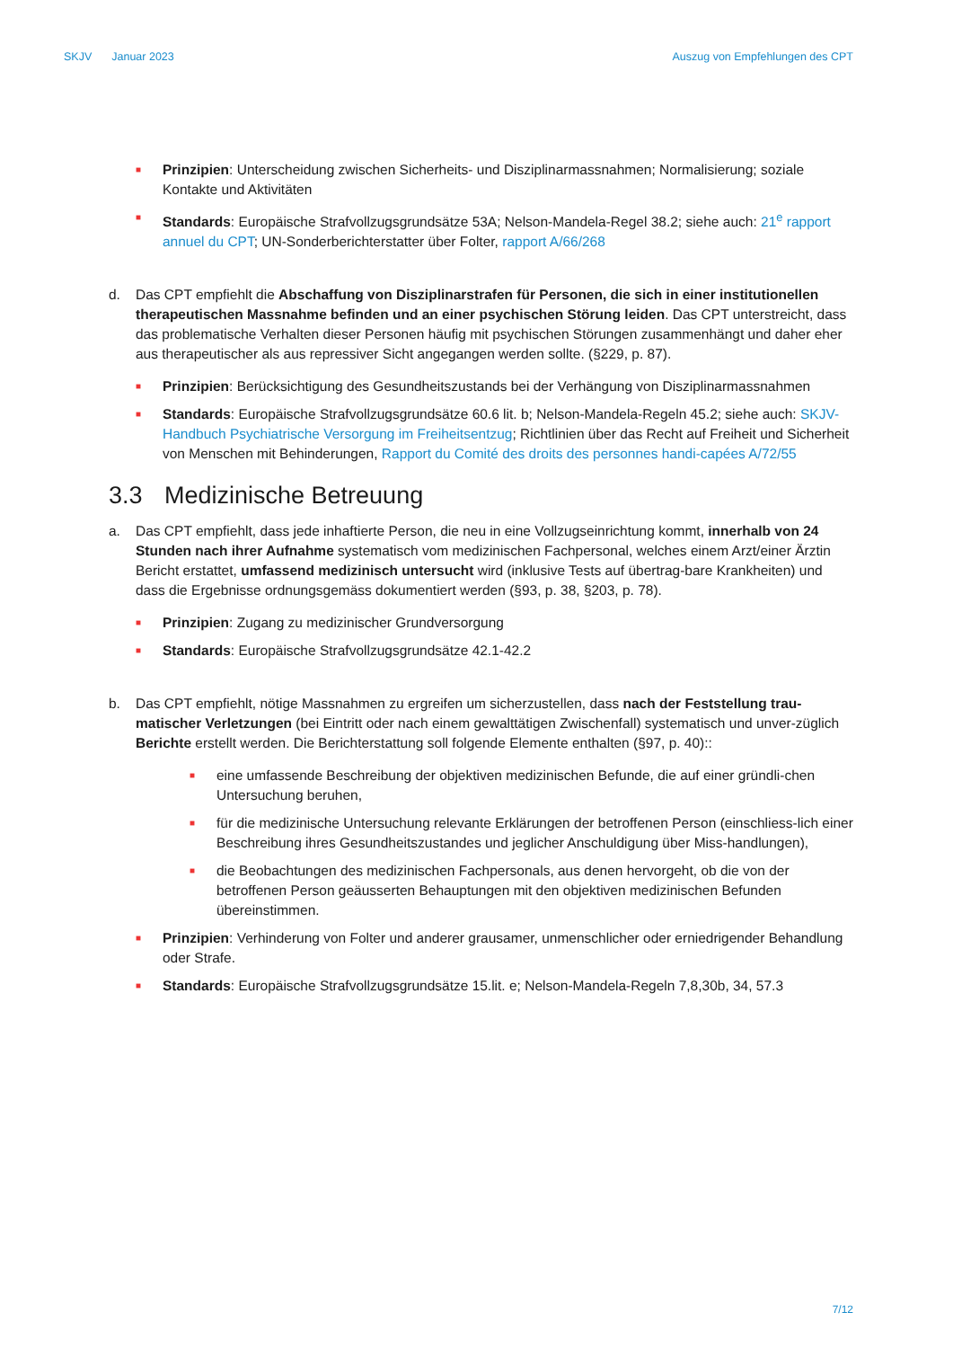SKJV Januar 2023 Auszug von Empfehlungen des CPT
■
Prinzipien: Unterscheidung zwischen Sicherheits- und Disziplinarmassnahmen; Normalisierung; soziale Kontakte und Aktivitäten
■
Standards: Europäische Strafvollzugsgrundsätze 53A; Nelson-Mandela-Regel 38.2; siehe auch: 21<sup>e</sup> rapport annuel du CPT; UN-Sonderberichterstatter über Folter, rapport A/66/268
d. Das CPT empfiehlt die Abschaffung von Disziplinarstrafen für Personen, die sich in einer institutionellen therapeutischen Massnahme befinden und an einer psychischen Störung leiden. Das CPT unterstreicht, dass das problematische Verhalten dieser Personen häufig mit psychischen Störungen zusammenhängt und daher eher aus therapeutischer als aus repressiver Sicht angegangen werden sollte. (§229, p. 87).
■
Prinzipien: Berücksichtigung des Gesundheitszustands bei der Verhängung von Disziplinarmassnahmen
■
Standards: Europäische Strafvollzugsgrundsätze 60.6 lit. b; Nelson-Mandela-Regeln 45.2; siehe auch: SKJV-Handbuch Psychiatrische Versorgung im Freiheitsentzug; Richtlinien über das Recht auf Freiheit und Sicherheit von Menschen mit Behinderungen, Rapport du Comité des droits des personnes handi-capées A/72/55
3.3 Medizinische Betreuung
a. Das CPT empfiehlt, dass jede inhaftierte Person, die neu in eine Vollzugseinrichtung kommt, innerhalb von 24 Stunden nach ihrer Aufnahme systematisch vom medizinischen Fachpersonal, welches einem Arzt/einer Ärztin Bericht erstattet, umfassend medizinisch untersucht wird (inklusive Tests auf übertrag-bare Krankheiten) und dass die Ergebnisse ordnungsgemäss dokumentiert werden (§93, p. 38, §203, p. 78).
■
Prinzipien: Zugang zu medizinischer Grundversorgung
■
Standards: Europäische Strafvollzugsgrundsätze 42.1-42.2
b. Das CPT empfiehlt, nötige Massnahmen zu ergreifen um sicherzustellen, dass nach der Feststellung trau-matischer Verletzungen (bei Eintritt oder nach einem gewalttätigen Zwischenfall) systematisch und unver-züglich Berichte erstellt werden. Die Berichterstattung soll folgende Elemente enthalten (§97, p. 40)::
■
eine umfassende Beschreibung der objektiven medizinischen Befunde, die auf einer gründli-chen Untersuchung beruhen,
■
für die medizinische Untersuchung relevante Erklärungen der betroffenen Person (einschliess-lich einer Beschreibung ihres Gesundheitszustandes und jeglicher Anschuldigung über Miss-handlungen),
■
die Beobachtungen des medizinischen Fachpersonals, aus denen hervorgeht, ob die von der betroffenen Person geäusserten Behauptungen mit den objektiven medizinischen Befunden übereinstimmen.
■
Prinzipien: Verhinderung von Folter und anderer grausamer, unmenschlicher oder erniedrigender Behandlung oder Strafe.
■
Standards: Europäische Strafvollzugsgrundsätze 15.lit. e; Nelson-Mandela-Regeln 7,8,30b, 34, 57.3
7/12